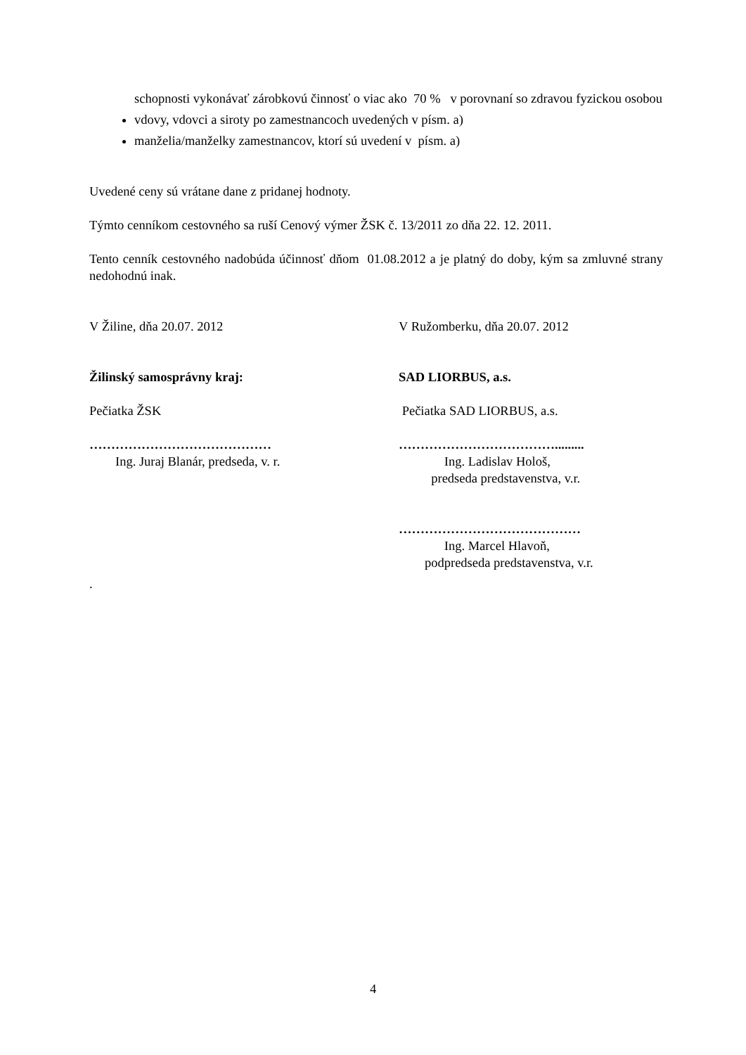schopnosti vykonávať zárobkovú činnosť o viac ako 70 % v porovnaní so zdravou fyzickou osobou
vdovy, vdovci a siroty po zamestnancoch uvedených v písm. a)
manželia/manželky zamestnancov, ktorí sú uvedení v písm. a)
Uvedené ceny sú vrátane dane z pridanej hodnoty.
Týmto cenníkom cestovného sa ruší Cenový výmer ŽSK č. 13/2011 zo dňa 22. 12. 2011.
Tento cenník cestovného nadobúda účinnosť dňom 01.08.2012 a je platný do doby, kým sa zmluvné strany nedohodnú inak.
V Žiline, dňa 20.07. 2012 V Ružomberku, dňa 20.07. 2012
Žilinský samosprávny kraj: SAD LIORBUS, a.s.
Pečiatka ŽSK Pečiatka SAD LIORBUS, a.s.
……………………………………
Ing. Juraj Blanár, predseda, v. r.
……………………………….........
Ing. Ladislav Hološ,
predseda predstavenstva, v.r.
……………………………………
Ing. Marcel Hlavoň,
podpredseda predstavenstva, v.r.
.
4